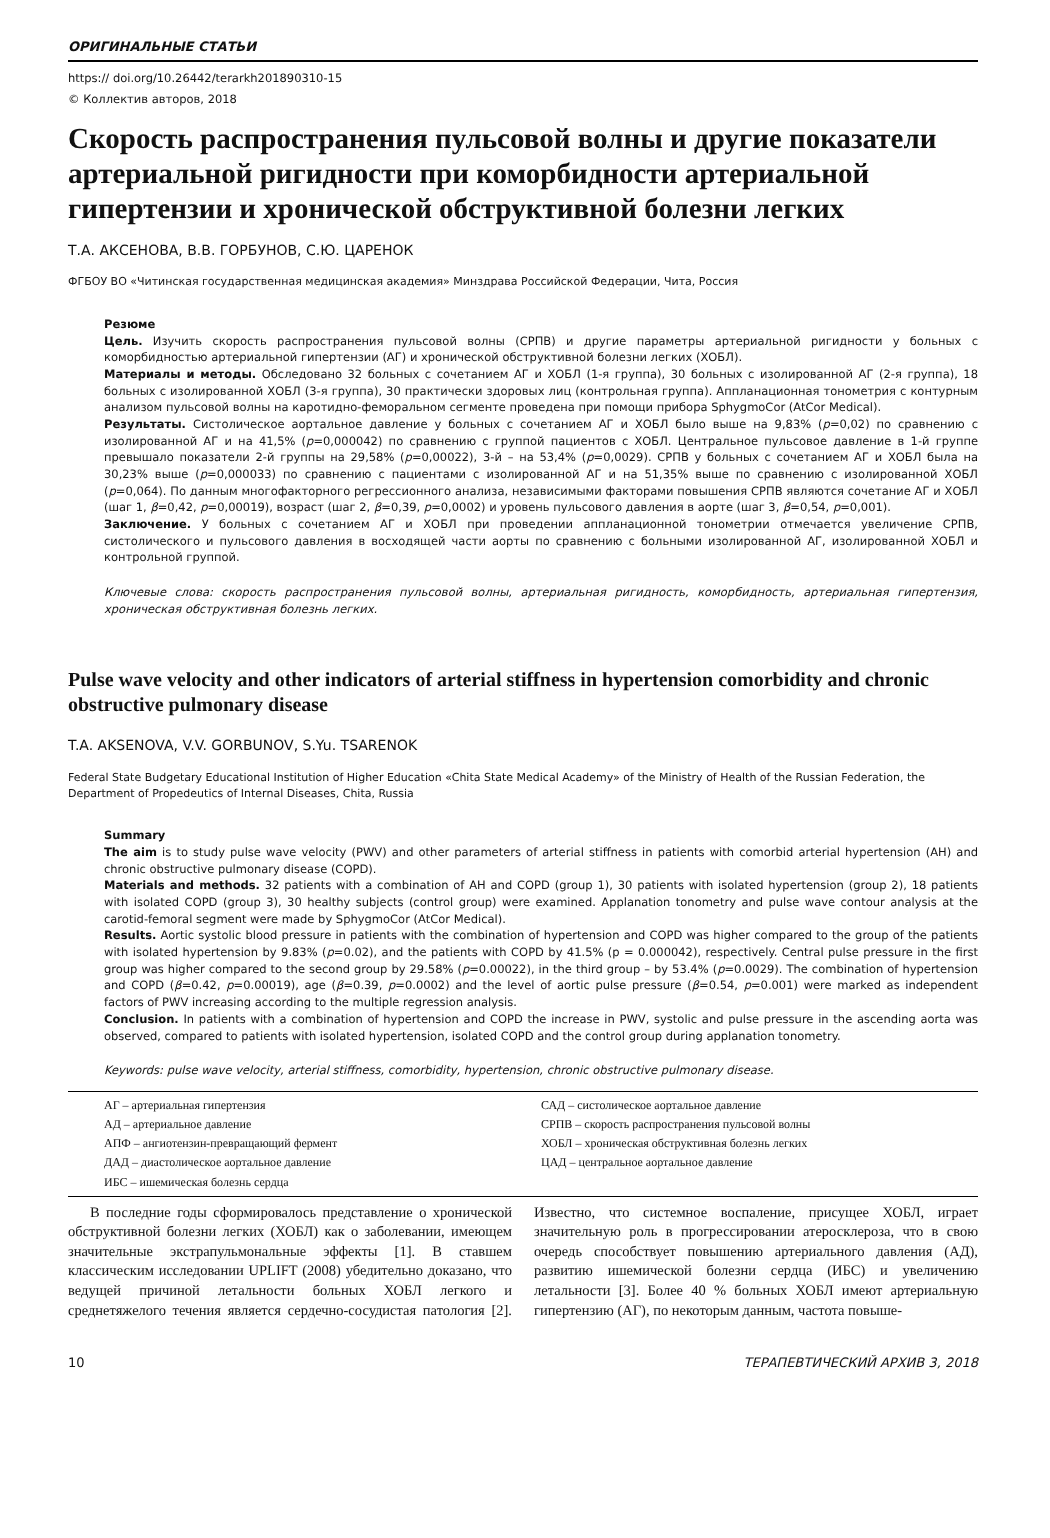ОРИГИНАЛЬНЫЕ СТАТЬИ
https:// doi.org/10.26442/terarkh201890310-15
© Коллектив авторов, 2018
Скорость распространения пульсовой волны и другие показатели артериальной ригидности при коморбидности артериальной гипертензии и хронической обструктивной болезни легких
Т.А. АКСЕНОВА, В.В. ГОРБУНОВ, С.Ю. ЦАРЕНОК
ФГБОУ ВО «Читинская государственная медицинская академия» Минздрава Российской Федерации, Чита, Россия
Резюме
Цель. Изучить скорость распространения пульсовой волны (СРПВ) и другие параметры артериальной ригидности у больных с коморбидностью артериальной гипертензии (АГ) и хронической обструктивной болезни легких (ХОБЛ).
Материалы и методы. Обследовано 32 больных с сочетанием АГ и ХОБЛ (1-я группа), 30 больных с изолированной АГ (2-я группа), 18 больных с изолированной ХОБЛ (3-я группа), 30 практически здоровых лиц (контрольная группа). Аппланационная тонометрия с контурным анализом пульсовой волны на каротидно-феморальном сегменте проведена при помощи прибора SphygmoCor (AtCor Medical).
Результаты. Систолическое аортальное давление у больных с сочетанием АГ и ХОБЛ было выше на 9,83% (p=0,02) по сравнению с изолированной АГ и на 41,5% (p=0,000042) по сравнению с группой пациентов с ХОБЛ. Центральное пульсовое давление в 1-й группе превышало показатели 2-й группы на 29,58% (p=0,00022), 3-й – на 53,4% (p=0,0029). СРПВ у больных с сочетанием АГ и ХОБЛ была на 30,23% выше (p=0,000033) по сравнению с пациентами с изолированной АГ и на 51,35% выше по сравнению с изолированной ХОБЛ (p=0,064). По данным многофакторного регрессионного анализа, независимыми факторами повышения СРПВ являются сочетание АГ и ХОБЛ (шаг 1, β=0,42, p=0,00019), возраст (шаг 2, β=0,39, p=0,0002) и уровень пульсового давления в аорте (шаг 3, β=0,54, p=0,001).
Заключение. У больных с сочетанием АГ и ХОБЛ при проведении аппланационной тонометрии отмечается увеличение СРПВ, систолического и пульсового давления в восходящей части аорты по сравнению с больными изолированной АГ, изолированной ХОБЛ и контрольной группой.
Ключевые слова: скорость распространения пульсовой волны, артериальная ригидность, коморбидность, артериальная гипертензия, хроническая обструктивная болезнь легких.
Pulse wave velocity and other indicators of arterial stiffness in hypertension comorbidity and chronic obstructive pulmonary disease
T.A. AKSENOVA, V.V. GORBUNOV, S.Yu. TSARENOK
Federal State Budgetary Educational Institution of Higher Education «Chita State Medical Academy» of the Ministry of Health of the Russian Federation, the Department of Propedeutics of Internal Diseases, Chita, Russia
Summary
The aim is to study pulse wave velocity (PWV) and other parameters of arterial stiffness in patients with comorbid arterial hypertension (AH) and chronic obstructive pulmonary disease (COPD).
Materials and methods. 32 patients with a combination of AH and COPD (group 1), 30 patients with isolated hypertension (group 2), 18 patients with isolated COPD (group 3), 30 healthy subjects (control group) were examined. Applanation tonometry and pulse wave contour analysis at the carotid-femoral segment were made by SphygmoCor (AtCor Medical).
Results. Aortic systolic blood pressure in patients with the combination of hypertension and COPD was higher compared to the group of the patients with isolated hypertension by 9.83% (p=0.02), and the patients with COPD by 41.5% (p = 0.000042), respectively. Central pulse pressure in the first group was higher compared to the second group by 29.58% (p=0.00022), in the third group – by 53.4% (p=0.0029). The combination of hypertension and COPD (β=0.42, p=0.00019), age (β=0.39, p=0.0002) and the level of aortic pulse pressure (β=0.54, p=0.001) were marked as independent factors of PWV increasing according to the multiple regression analysis.
Conclusion. In patients with a combination of hypertension and COPD the increase in PWV, systolic and pulse pressure in the ascending aorta was observed, compared to patients with isolated hypertension, isolated COPD and the control group during applanation tonometry.
Keywords: pulse wave velocity, arterial stiffness, comorbidity, hypertension, chronic obstructive pulmonary disease.
АГ – артериальная гипертензия
АД – артериальное давление
АПФ – ангиотензин-превращающий фермент
ДАД – диастолическое аортальное давление
ИБС – ишемическая болезнь сердца
САД – систолическое аортальное давление
СРПВ – скорость распространения пульсовой волны
ХОБЛ – хроническая обструктивная болезнь легких
ЦАД – центральное аортальное давление
В последние годы сформировалось представление о хронической обструктивной болезни легких (ХОБЛ) как о заболевании, имеющем значительные экстрапульмональные эффекты [1]. В ставшем классическим исследовании UPLIFT (2008) убедительно доказано, что ведущей причиной летальности больных ХОБЛ легкого и среднетяжелого течения является сердечно-сосудистая патология [2]. Известно, что системное воспаление, присущее ХОБЛ, играет значительную роль в прогрессировании атеросклероза, что в свою очередь способствует повышению артериального давления (АД), развитию ишемической болезни сердца (ИБС) и увеличению летальности [3]. Более 40 % больных ХОБЛ имеют артериальную гипертензию (АГ), по некоторым данным, частота повыше-
10 ТЕРАПЕВТИЧЕСКИЙ АРХИВ 3, 2018